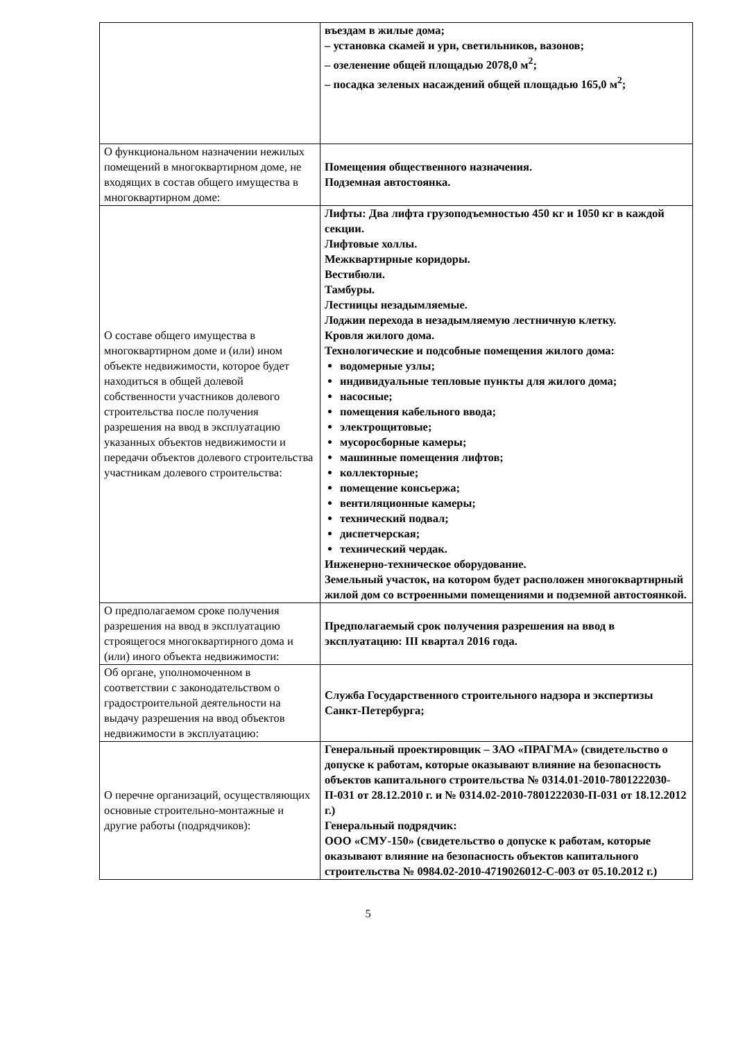| | въездам в жилые дома; – установка скамей и урн, светильников, вазонов; – озеленение общей площадью 2078,0 м<sup>2</sup>; – посадка зеленых насаждений общей площадью 165,0 м<sup>2</sup>; |
| О функциональном назначении нежилых помещений в многоквартирном доме, не входящих в состав общего имущества в многоквартирном доме: | Помещения общественного назначения. Подземная автостоянка. |
| О составе общего имущества в многоквартирном доме и (или) ином объекте недвижимости, которое будет находиться в общей долевой собственности участников долевого строительства после получения разрешения на ввод в эксплуатацию указанных объектов недвижимости и передачи объектов долевого строительства участникам долевого строительства: | Лифты: Два лифта грузоподъемностью 450 кг и 1050 кг в каждой секции. Лифтовые холлы. Межквартирные коридоры. Вестибюли. Тамбуры. Лестницы незадымляемые. Лоджии перехода в незадымляемую лестничную клетку. Кровля жилого дома. Технологические и подсобные помещения жилого дома: водомерные узлы; индивидуальные тепловые пункты для жилого дома; насосные; помещения кабельного ввода; электрощитовые; мусоросборные камеры; машинные помещения лифтов; коллекторные; помещение консьержа; вентиляционные камеры; технический подвал; диспетчерская; технический чердак. Инженерно-техническое оборудование. Земельный участок, на котором будет расположен многоквартирный жилой дом со встроенными помещениями и подземной автостоянкой. |
| О предполагаемом сроке получения разрешения на ввод в эксплуатацию строящегося многоквартирного дома и (или) иного объекта недвижимости: | Предполагаемый срок получения разрешения на ввод в эксплуатацию: III квартал 2016 года. |
| Об органе, уполномоченном в соответствии с законодательством о градостроительной деятельности на выдачу разрешения на ввод объектов недвижимости в эксплуатацию: | Служба Государственного строительного надзора и экспертизы Санкт-Петербурга; |
| О перечне организаций, осуществляющих основные строительно-монтажные и другие работы (подрядчиков): | Генеральный проектировщик – ЗАО «ПРАГМА» (свидетельство о допуске к работам, которые оказывают влияние на безопасность объектов капитального строительства № 0314.01-2010-7801222030-П-031 от 28.12.2010 г. и № 0314.02-2010-7801222030-П-031 от 18.12.2012 г.) Генеральный подрядчик: ООО «СМУ-150» (свидетельство о допуске к работам, которые оказывают влияние на безопасность объектов капитального строительства № 0984.02-2010-4719026012-С-003 от 05.10.2012 г.) |
5